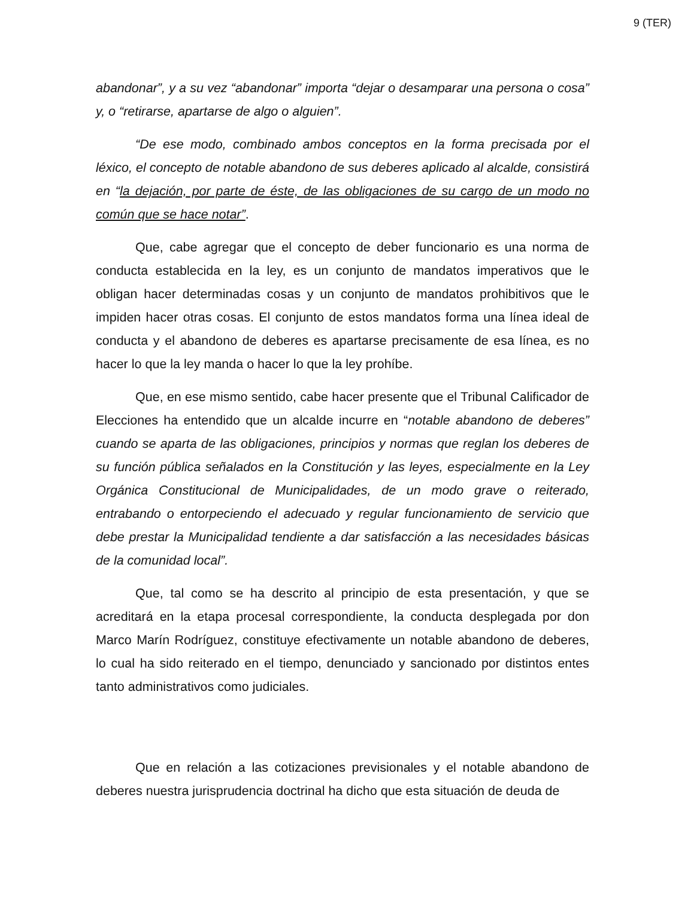9 (TER)
abandonar”, y a su vez “abandonar” importa “dejar o desamparar una persona o cosa” y, o “retirarse, apartarse de algo o alguien”.
“De ese modo, combinado ambos conceptos en la forma precisada por el léxico, el concepto de notable abandono de sus deberes aplicado al alcalde, consistirá en “la dejación, por parte de éste, de las obligaciones de su cargo de un modo no común que se hace notar”.
Que, cabe agregar que el concepto de deber funcionario es una norma de conducta establecida en la ley, es un conjunto de mandatos imperativos que le obligan hacer determinadas cosas y un conjunto de mandatos prohibitivos que le impiden hacer otras cosas. El conjunto de estos mandatos forma una línea ideal de conducta y el abandono de deberes es apartarse precisamente de esa línea, es no hacer lo que la ley manda o hacer lo que la ley prohíbe.
Que, en ese mismo sentido, cabe hacer presente que el Tribunal Calificador de Elecciones ha entendido que un alcalde incurre en “notable abandono de deberes” cuando se aparta de las obligaciones, principios y normas que reglan los deberes de su función pública señalados en la Constitución y las leyes, especialmente en la Ley Orgánica Constitucional de Municipalidades, de un modo grave o reiterado, entrabando o entorpeciendo el adecuado y regular funcionamiento de servicio que debe prestar la Municipalidad tendiente a dar satisfacción a las necesidades básicas de la comunidad local”.
Que, tal como se ha descrito al principio de esta presentación, y que se acreditará en la etapa procesal correspondiente, la conducta desplegada por don Marco Marín Rodríguez, constituye efectivamente un notable abandono de deberes, lo cual ha sido reiterado en el tiempo, denunciado y sancionado por distintos entes tanto administrativos como judiciales.
Que en relación a las cotizaciones previsionales y el notable abandono de deberes nuestra jurisprudencia doctrinal ha dicho que esta situación de deuda de